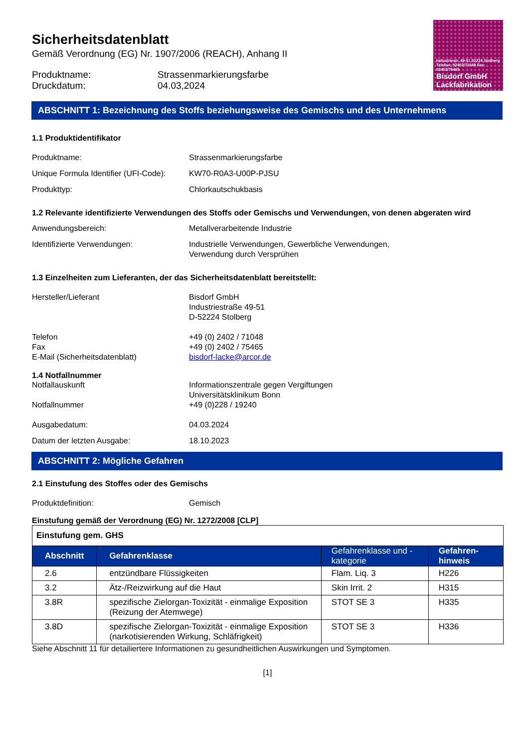Sicherheitsdatenblatt
Gemäß Verordnung (EG) Nr. 1907/2006 (REACH), Anhang II
Produktname: Strassenmarkierungsfarbe
Druckdatum: 04.03,2024
Industriestr. 49-51 52224 Stolberg Telefon: 02402/71048 Fax: 02402/75465
Bisdorf GmbH
Lackfabrikation
ABSCHNITT 1: Bezeichnung des Stoffs beziehungsweise des Gemischs und des Unternehmens
1.1 Produktidentifikator
Produktname: Strassenmarkierungsfarbe
Unique Formula Identifier (UFI-Code): KW70-R0A3-U00P-PJSU
Produkttyp: Chlorkautschukbasis
1.2 Relevante identifizierte Verwendungen des Stoffs oder Gemischs und Verwendungen, von denen abgeraten wird
Anwendungsbereich: Metallverarbeitende Industrie
Identifizierte Verwendungen: Industrielle Verwendungen, Gewerbliche Verwendungen,
Verwendung durch Versprühen
1.3 Einzelheiten zum Lieferanten, der das Sicherheitsdatenblatt bereitstellt:
Hersteller/Lieferant Bisdorf GmbH
Industriestraße 49-51
D-52224 Stolberg
Telefon
Fax
E-Mail (Sicherheitsdatenblatt) +49 (0) 2402 / 71048
+49 (0) 2402 / 75465
bisdorf-lacke@arcor.de
1.4 Notfallnummer
Notfallauskunft
Notfallnummer Informationszentrale gegen Vergiftungen
Universitätsklinikum Bonn
+49 (0)228 / 19240
Ausgabedatum: 04.03.2024
Datum der letzten Ausgabe: 18.10.2023
ABSCHNITT 2: Mögliche Gefahren
2.1 Einstufung des Stoffes oder des Gemischs
Produktdefinition: Gemisch
Einstufung gemäß der Verordnung (EG) Nr. 1272/2008 [CLP]
| Einstufung gem. GHS | | | |
| Abschnitt | Gefahrenklasse | Gefahrenklasse und - kategorie | Gefahren-hinweis |
| 2.6 | entzündbare Flüssigkeiten | Flam. Liq. 3 | H226 |
| 3.2 | Ätz-/Reizwirkung auf die Haut | Skin Irrit. 2 | H315 |
| 3.8R | spezifische Zielorgan-Toxizität - einmalige Exposition (Reizung der Atemwege) | STOT SE 3 | H335 |
| 3.8D | spezifische Zielorgan-Toxizität - einmalige Exposition (narkotisierenden Wirkung, Schläfrigkeit) | STOT SE 3 | H336 |
Siehe Abschnitt 11 für detailiertere Informationen zu gesundheitlichen Auswirkungen und Symptomen.
[1]